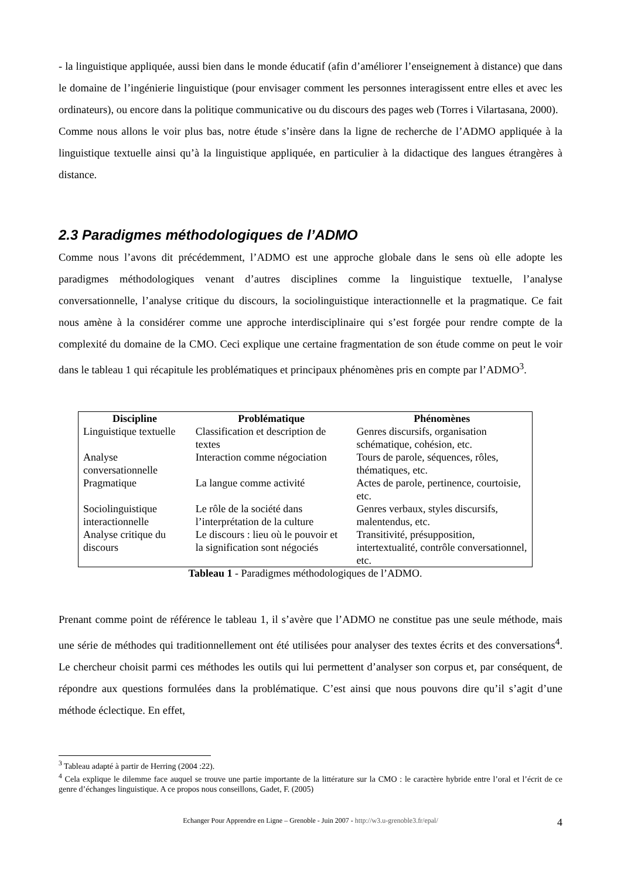- la linguistique appliquée, aussi bien dans le monde éducatif (afin d’améliorer l’enseignement à distance) que dans le domaine de l’ingénierie linguistique (pour envisager comment les personnes interagissent entre elles et avec les ordinateurs), ou encore dans la politique communicative ou du discours des pages web (Torres i Vilartasana, 2000).
Comme nous allons le voir plus bas, notre étude s’insère dans la ligne de recherche de l’ADMO appliquée à la linguistique textuelle ainsi qu’à la linguistique appliquée, en particulier à la didactique des langues étrangères à distance.
2.3 Paradigmes méthodologiques de l’ADMO
Comme nous l’avons dit précédemment, l’ADMO est une approche globale dans le sens où elle adopte les paradigmes méthodologiques venant d’autres disciplines comme la linguistique textuelle, l’analyse conversationnelle, l’analyse critique du discours, la sociolinguistique interactionnelle et la pragmatique. Ce fait nous amène à la considérer comme une approche interdisciplinaire qui s’est forgée pour rendre compte de la complexité du domaine de la CMO. Ceci explique une certaine fragmentation de son étude comme on peut le voir dans le tableau 1 qui récapitule les problématiques et principaux phénomènes pris en compte par l’ADMO<sup>3</sup>.
| Discipline | Problématique | Phénomènes |
| --- | --- | --- |
| Linguistique textuelle | Classification et description de textes | Genres discursifs, organisation schématique, cohésion, etc. |
| Analyse conversationnelle | Interaction comme négociation | Tours de parole, séquences, rôles, thématiques, etc. |
| Pragmatique | La langue comme activité | Actes de parole, pertinence, courtoisie, etc. |
| Sociolinguistique interactionnelle | Le rôle de la société dans l’interprétation de la culture | Genres verbaux, styles discursifs, malentendus, etc. |
| Analyse critique du discours | Le discours : lieu où le pouvoir et la signification sont négociés | Transitivité, présupposition, intertextualité, contrôle conversationnel, etc. |
Tableau 1 - Paradigmes méthodologiques de l’ADMO.
Prenant comme point de référence le tableau 1, il s’avère que l’ADMO ne constitue pas une seule méthode, mais une série de méthodes qui traditionnellement ont été utilisées pour analyser des textes écrits et des conversations<sup>4</sup>. Le chercheur choisit parmi ces méthodes les outils qui lui permettent d’analyser son corpus et, par conséquent, de répondre aux questions formulées dans la problématique. C’est ainsi que nous pouvons dire qu’il s’agit d’une méthode éclectique. En effet,
<sup>3</sup> Tableau adapté à partir de Herring (2004 :22).
<sup>4</sup> Cela explique le dilemme face auquel se trouve une partie importante de la littérature sur la CMO : le caractère hybride entre l’oral et l’écrit de ce genre d’échanges linguistique. A ce propos nous conseillons, Gadet, F. (2005)
Echanger Pour Apprendre en Ligne – Grenoble - Juin 2007 - http://w3.u-grenoble3.fr/epal/ 4